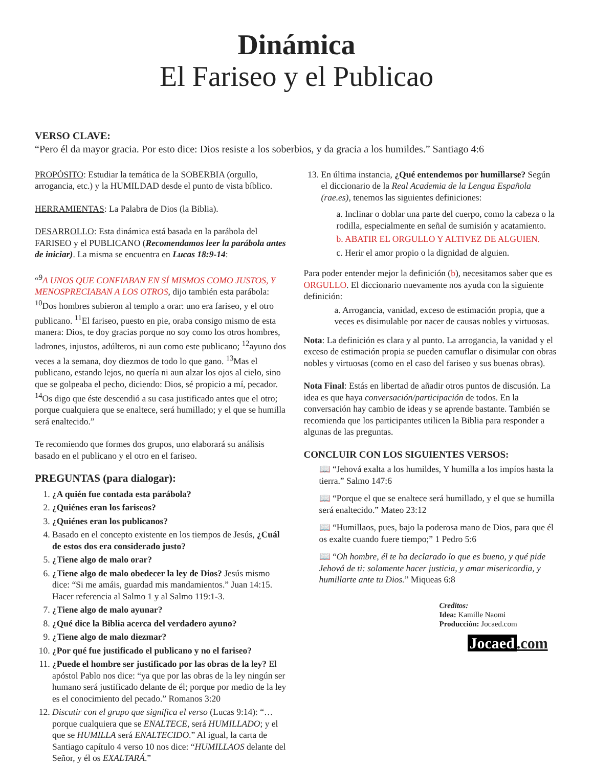Dinámica
El Fariseo y el Publicao
VERSO CLAVE:
“Pero él da mayor gracia. Por esto dice: Dios resiste a los soberbios, y da gracia a los humildes.” Santiago 4:6
PROPÓSITO: Estudiar la temática de la SOBERBIA (orgullo, arrogancia, etc.) y la HUMILDAD desde el punto de vista bíblico.
HERRAMIENTAS: La Palabra de Dios (la Biblia).
DESARROLLO: Esta dinámica está basada en la parábola del FARISEO y el PUBLICANO (Recomendamos leer la parábola antes de iniciar). La misma se encuentra en Lucas 18:9-14:
“<sup>9</sup>A UNOS QUE CONFIABAN EN SÍ MISMOS COMO JUSTOS, Y MENOSPRECIABAN A LOS OTROS, dijo también esta parábola: <sup>10</sup>Dos hombres subieron al templo a orar: uno era fariseo, y el otro publicano. <sup>11</sup>El fariseo, puesto en pie, oraba consigo mismo de esta manera: Dios, te doy gracias porque no soy como los otros hombres, ladrones, injustos, adúlteros, ni aun como este publicano; <sup>12</sup>ayuno dos veces a la semana, doy diezmos de todo lo que gano. <sup>13</sup>Mas el publicano, estando lejos, no quería ni aun alzar los ojos al cielo, sino que se golpeaba el pecho, diciendo: Dios, sé propicio a mí, pecador. <sup>14</sup>Os digo que éste descendió a su casa justificado antes que el otro; porque cualquiera que se enaltece, será humillado; y el que se humilla será enaltecido.”
Te recomiendo que formes dos grupos, uno elaborará su análisis basado en el publicano y el otro en el fariseo.
PREGUNTAS (para dialogar):
1. ¿A quién fue contada esta parábola?
2. ¿Quiénes eran los fariseos?
3. ¿Quiénes eran los publicanos?
4. Basado en el concepto existente en los tiempos de Jesús, ¿Cuál de estos dos era considerado justo?
5. ¿Tiene algo de malo orar?
6. ¿Tiene algo de malo obedecer la ley de Dios? Jesús mismo dice: “Si me amáis, guardad mis mandamientos.” Juan 14:15. Hacer referencia al Salmo 1 y al Salmo 119:1-3.
7. ¿Tiene algo de malo ayunar?
8. ¿Qué dice la Biblia acerca del verdadero ayuno?
9. ¿Tiene algo de malo diezmar?
10. ¿Por qué fue justificado el publicano y no el fariseo?
11. ¿Puede el hombre ser justificado por las obras de la ley? El apóstol Pablo nos dice: “ya que por las obras de la ley ningún ser humano será justificado delante de él; porque por medio de la ley es el conocimiento del pecado.” Romanos 3:20
12. Discutir con el grupo que significa el verso (Lucas 9:14): “…porque cualquiera que se ENALTECE, será HUMILLADO; y el que se HUMILLA será ENALTECIDO.” Al igual, la carta de Santiago capítulo 4 verso 10 nos dice: “HUMILLAOS delante del Señor, y él os EXALTARÁ.”
13. En última instancia, ¿Qué entendemos por humillarse? Según el diccionario de la Real Academia de la Lengua Española (rae.es), tenemos las siguientes definiciones:
a. Inclinar o doblar una parte del cuerpo, como la cabeza o la rodilla, especialmente en señal de sumisión y acatamiento.
b. ABATIR EL ORGULLO Y ALTIVEZ DE ALGUIEN.
c. Herir el amor propio o la dignidad de alguien.
Para poder entender mejor la definición (b), necesitamos saber que es ORGULLO. El diccionario nuevamente nos ayuda con la siguiente definición:
a. Arrogancia, vanidad, exceso de estimación propia, que a veces es disimulable por nacer de causas nobles y virtuosas.
Nota: La definición es clara y al punto. La arrogancia, la vanidad y el exceso de estimación propia se pueden camuflar o disimular con obras nobles y virtuosas (como en el caso del fariseo y sus buenas obras).
Nota Final: Estás en libertad de añadir otros puntos de discusión. La idea es que haya conversación/participación de todos. En la conversación hay cambio de ideas y se aprende bastante. También se recomienda que los participantes utilicen la Biblia para responder a algunas de las preguntas.
CONCLUIR CON LOS SIGUIENTES VERSOS:
📖 “Jehová exalta a los humildes, Y humilla a los impíos hasta la tierra.” Salmo 147:6
📖 “Porque el que se enaltece será humillado, y el que se humilla será enaltecido.” Mateo 23:12
📖 “Humillaos, pues, bajo la poderosa mano de Dios, para que él os exalte cuando fuere tiempo;” 1 Pedro 5:6
📖 “Oh hombre, él te ha declarado lo que es bueno, y qué pide Jehová de ti: solamente hacer justicia, y amar misericordia, y humillarte ante tu Dios.” Miqueas 6:8
Creditos:
Idea: Kamille Naomi
Producción: Jocaed.com
Jocaed.com